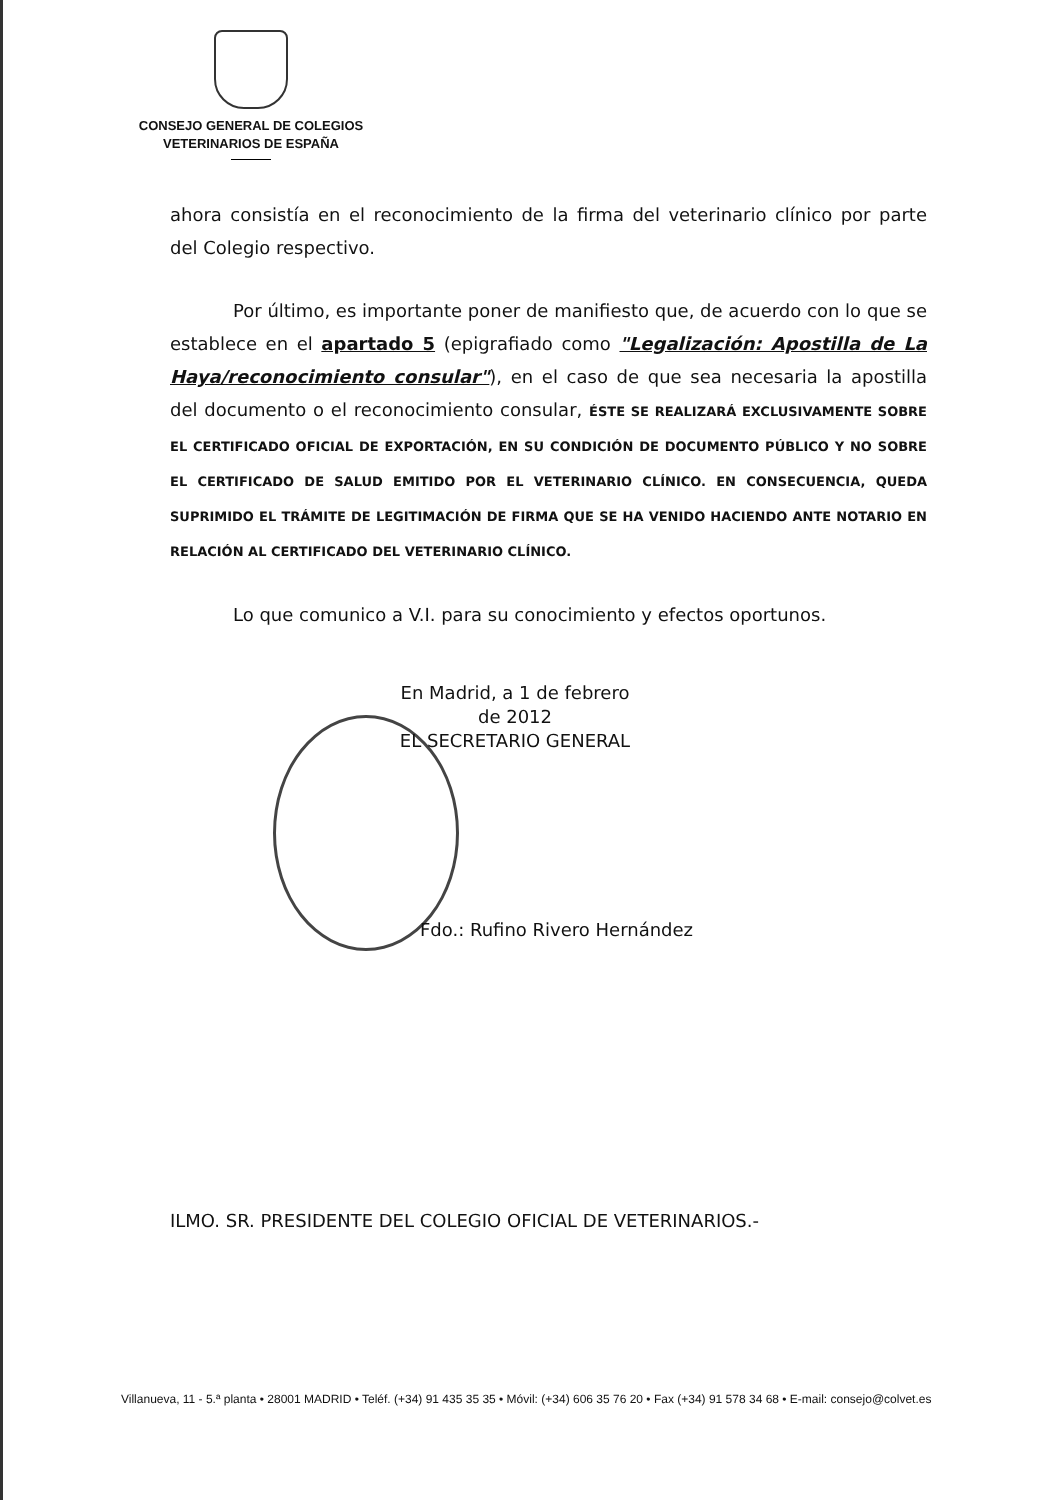CONSEJO GENERAL DE COLEGIOS
VETERINARIOS DE ESPAÑA
ahora consistía en el reconocimiento de la firma del veterinario clínico por parte del Colegio respectivo.
Por último, es importante poner de manifiesto que, de acuerdo con lo que se establece en el apartado 5 (epigrafiado como "Legalización: Apostilla de La Haya/reconocimiento consular"), en el caso de que sea necesaria la apostilla del documento o el reconocimiento consular, ÉSTE SE REALIZARÁ EXCLUSIVAMENTE SOBRE EL CERTIFICADO OFICIAL DE EXPORTACIÓN, EN SU CONDICIÓN DE DOCUMENTO PÚBLICO Y NO SOBRE EL CERTIFICADO DE SALUD EMITIDO POR EL VETERINARIO CLÍNICO. EN CONSECUENCIA, QUEDA SUPRIMIDO EL TRÁMITE DE LEGITIMACIÓN DE FIRMA QUE SE HA VENIDO HACIENDO ANTE NOTARIO EN RELACIÓN AL CERTIFICADO DEL VETERINARIO CLÍNICO.
Lo que comunico a V.I. para su conocimiento y efectos oportunos.
En Madrid, a 1 de febrero de 2012
EL SECRETARIO GENERAL
Fdo.: Rufino Rivero Hernández
ILMO. SR. PRESIDENTE DEL COLEGIO OFICIAL DE VETERINARIOS.-
Villanueva, 11 - 5.ª planta • 28001 MADRID • Teléf. (+34) 91 435 35 35 • Móvil: (+34) 606 35 76 20 • Fax (+34) 91 578 34 68 • E-mail: consejo@colvet.es